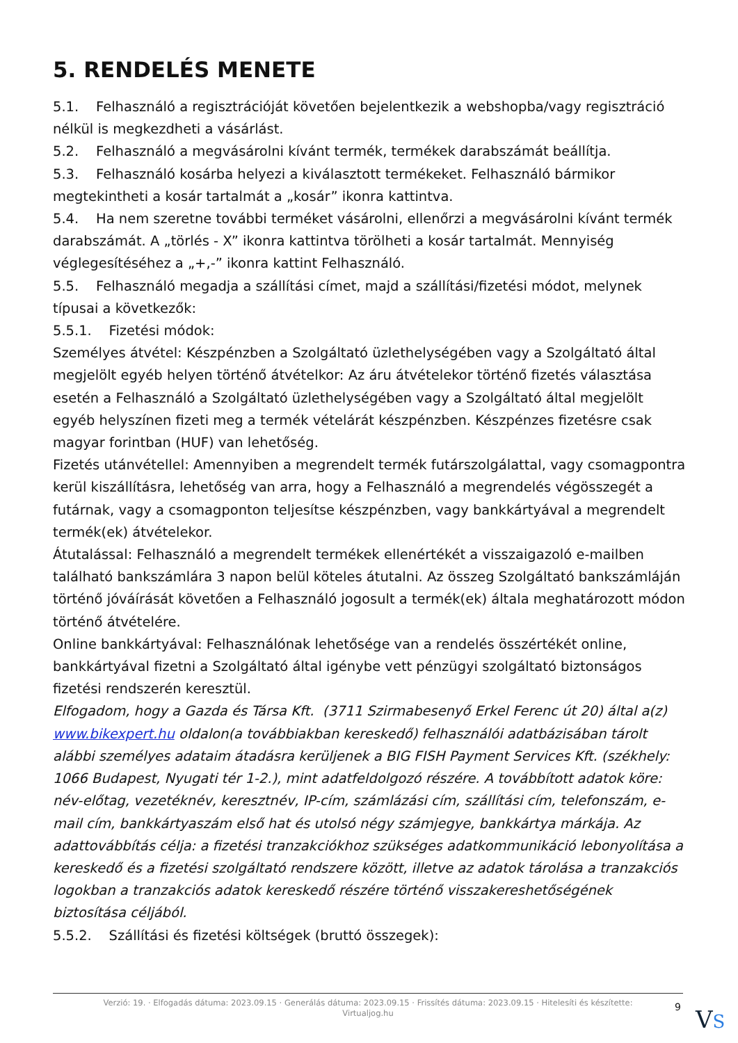5. RENDELÉS MENETE
5.1. Felhasználó a regisztrációját követően bejelentkezik a webshopba/vagy regisztráció nélkül is megkezdheti a vásárlást.
5.2. Felhasználó a megvásárolni kívánt termék, termékek darabszámát beállítja.
5.3. Felhasználó kosárba helyezi a kiválasztott termékeket. Felhasználó bármikor megtekintheti a kosár tartalmát a „kosár” ikonra kattintva.
5.4. Ha nem szeretne további terméket vásárolni, ellenőrzi a megvásárolni kívánt termék darabszámát. A „törlés - X” ikonra kattintva törölheti a kosár tartalmát. Mennyiség véglegesítéséhez a „+,-” ikonra kattint Felhasználó.
5.5. Felhasználó megadja a szállítási címet, majd a szállítási/fizetési módot, melynek típusai a következők:
5.5.1. Fizetési módok:
Személyes átvétel: Készpénzben a Szolgáltató üzlethelységében vagy a Szolgáltató által megjelölt egyéb helyen történő átvételkor: Az áru átvételekor történő fizetés választása esetén a Felhasználó a Szolgáltató üzlethelységében vagy a Szolgáltató által megjelölt egyéb helyszínen fizeti meg a termék vételárát készpénzben. Készpénzes fizetésre csak magyar forintban (HUF) van lehetőség.
Fizetés utánvétellel: Amennyiben a megrendelt termék futárszolgálattal, vagy csomagpontra kerül kiszállításra, lehetőség van arra, hogy a Felhasználó a megrendelés végösszegét a futárnak, vagy a csomagponton teljesítse készpénzben, vagy bankkártyával a megrendelt termék(ek) átvételekor.
Átutalással: Felhasználó a megrendelt termékek ellenértékét a visszaigazoló e-mailben található bankszámlára 3 napon belül köteles átutalni. Az összeg Szolgáltató bankszámláján történő jóváírását követően a Felhasználó jogosult a termék(ek) általa meghatározott módon történő átvételére.
Online bankkártyával: Felhasználónak lehetősége van a rendelés összértékét online, bankkártyával fizetni a Szolgáltató által igénybe vett pénzügyi szolgáltató biztonságos fizetési rendszerén keresztül.
Elfogadom, hogy a Gazda és Társa Kft. (3711 Szirmabesenyő Erkel Ferenc út 20) által a(z) www.bikexpert.hu oldalon(a továbbiakban kereskedő) felhasználói adatbázisában tárolt alábbi személyes adataim átadásra kerüljenek a BIG FISH Payment Services Kft. (székhely: 1066 Budapest, Nyugati tér 1-2.), mint adatfeldolgozó részére. A továbbított adatok köre: név-előtag, vezetéknév, keresztnév, IP-cím, számlázási cím, szállítási cím, telefonszám, e-mail cím, bankkártyaszám első hat és utolsó négy számjegye, bankkártya márkája. Az adattovábbítás célja: a fizetési tranzakciókhoz szükséges adatkommunikáció lebonyolítása a kereskedő és a fizetési szolgáltató rendszere között, illetve az adatok tárolása a tranzakciós logokban a tranzakciós adatok kereskedő részére történő visszakereshetőségének biztosítása céljából.
5.5.2. Szállítási és fizetési költségek (bruttó összegek):
Verzió: 19. · Elfogadás dátuma: 2023.09.15 · Generálás dátuma: 2023.09.15 · Frissítés dátuma: 2023.09.15 · Hitelesíti és készítette:
Virtualjog.hu
9 VS